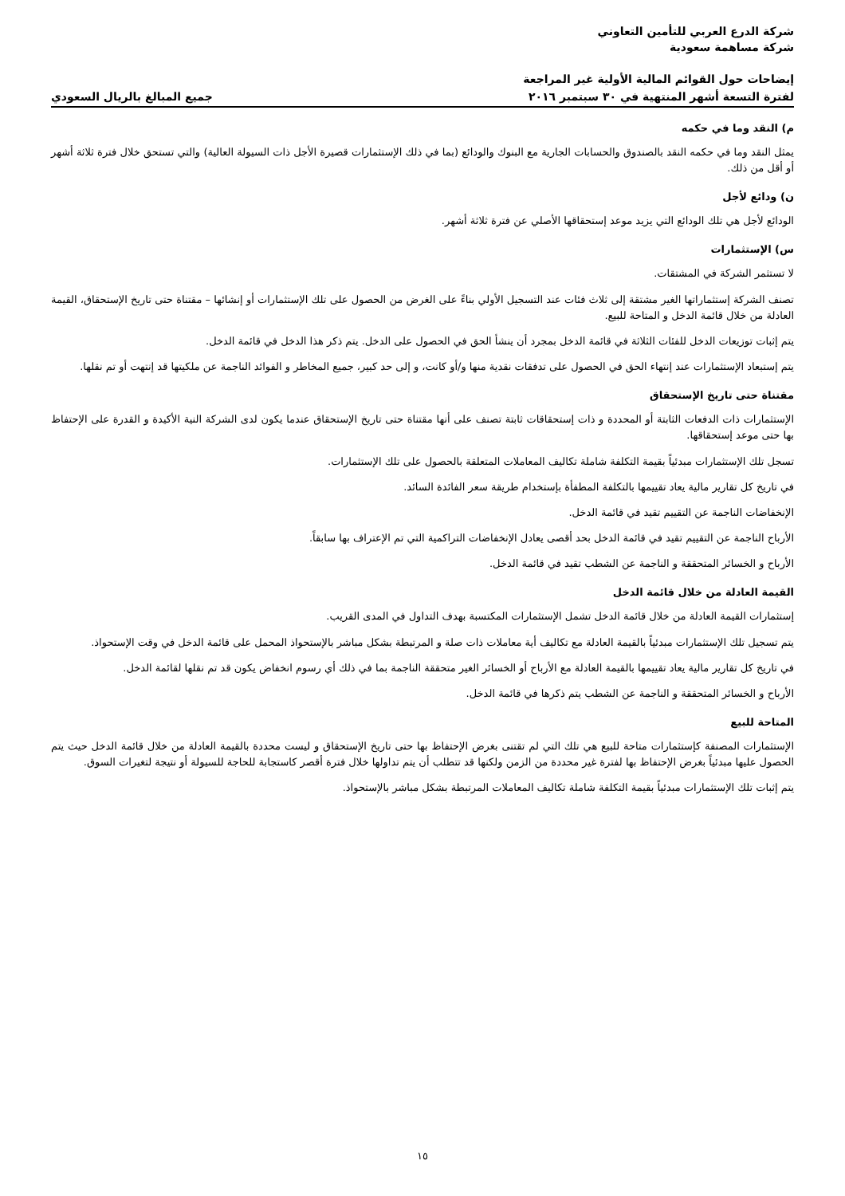شركة الدرع العربي للتأمين التعاوني
شركة مساهمة سعودية
إيضاحات حول القوائم المالية الأولية غير المراجعة
لفترة التسعة أشهر المنتهية في ٣٠ سبتمبر ٢٠١٦
جميع المبالغ بالريال السعودي
م) النقد وما في حكمه
يمثل النقد وما في حكمه النقد بالصندوق والحسابات الجارية مع البنوك والودائع (بما في ذلك الإستثمارات قصيرة الأجل ذات السيولة العالية) والتي تستحق خلال فترة ثلاثة أشهر أو أقل من ذلك.
ن) ودائع لأجل
الودائع لأجل هي تلك الودائع التي يزيد موعد إستحقاقها الأصلي عن فترة ثلاثة أشهر.
س) الإستثمارات
لا تستثمر الشركة في المشتقات.
تصنف الشركة إستثماراتها الغير مشتقة إلى ثلاث فئات عند التسجيل الأولي بناءً على الغرض من الحصول على تلك الإستثمارات أو إنشائها – مقتناة حتى تاريخ الإستحقاق، القيمة العادلة من خلال قائمة الدخل و المتاحة للبيع.
يتم إثبات توزيعات الدخل للفئات الثلاثة في قائمة الدخل بمجرد أن ينشأ الحق في الحصول على الدخل. يتم ذكر هذا الدخل في قائمة الدخل.
يتم إستبعاد الإستثمارات عند إنتهاء الحق في الحصول على تدفقات نقدية منها و/أو كانت، و إلى حد كبير، جميع المخاطر و الفوائد الناجمة عن ملكيتها قد إنتهت أو تم نقلها.
مقتناة حتى تاريخ الإستحقاق
الإستثمارات ذات الدفعات الثابتة أو المحددة و ذات إستحقاقات ثابتة تصنف على أنها مقتناة حتى تاريخ الإستحقاق عندما يكون لدى الشركة النية الأكيدة و القدرة على الإحتفاظ بها حتى موعد إستحقاقها.
تسجل تلك الإستثمارات مبدئياً بقيمة التكلفة شاملة تكاليف المعاملات المتعلقة بالحصول على تلك الإستثمارات.
في تاريخ كل تقارير مالية يعاد تقييمها بالتكلفة المطفأة بإستخدام طريقة سعر الفائدة السائد.
الإنخفاضات الناجمة عن التقييم تقيد في قائمة الدخل.
الأرباح الناجمة عن التقييم تقيد في قائمة الدخل بحد أقصى يعادل الإنخفاضات التراكمية التي تم الإعتراف بها سابقاً.
الأرباح و الخسائر المتحققة و الناجمة عن الشطب تقيد في قائمة الدخل.
القيمة العادلة من خلال قائمة الدخل
إستثمارات القيمة العادلة من خلال قائمة الدخل تشمل الإستثمارات المكتسبة بهدف التداول في المدى القريب.
يتم تسجيل تلك الإستثمارات مبدئياً بالقيمة العادلة مع تكاليف أية معاملات ذات صلة و المرتبطة بشكل مباشر بالإستحواذ المحمل على قائمة الدخل في وقت الإستحواذ.
في تاريخ كل تقارير مالية يعاد تقييمها بالقيمة العادلة مع الأرباح أو الخسائر الغير متحققة الناجمة بما في ذلك أي رسوم انخفاض يكون قد تم نقلها لقائمة الدخل.
الأرباح و الخسائر المتحققة و الناجمة عن الشطب يتم ذكرها في قائمة الدخل.
المتاحة للبيع
الإستثمارات المصنفة كإستثمارات متاحة للبيع هي تلك التي لم تقتنى بغرض الإحتفاظ بها حتى تاريخ الإستحقاق و ليست محددة بالقيمة العادلة من خلال قائمة الدخل حيث يتم الحصول عليها مبدئياً بغرض الإحتفاظ بها لفترة غير محددة من الزمن ولكنها قد تتطلب أن يتم تداولها خلال فترة أقصر كاستجابة للحاجة للسيولة أو نتيجة لتغيرات السوق.
يتم إثبات تلك الإستثمارات مبدئياً بقيمة التكلفة شاملة تكاليف المعاملات المرتبطة بشكل مباشر بالإستحواذ.
١٥